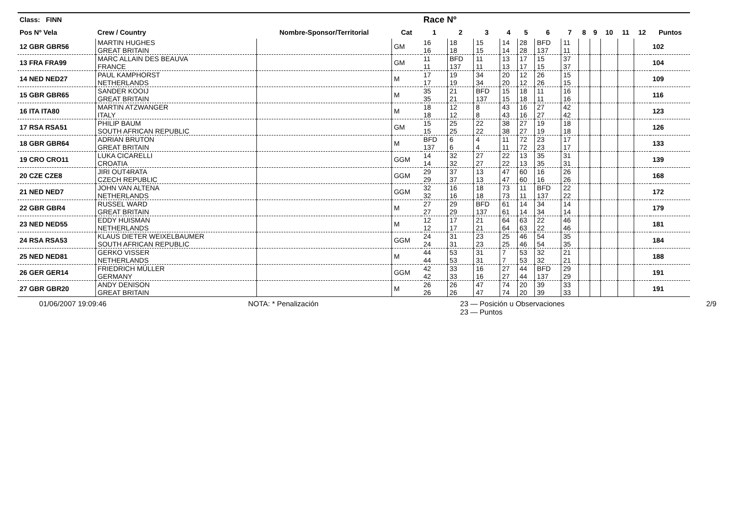| Class: FINN | | | | Race Nº | | | | | | | | | | | | |
| --- | --- | --- | --- | --- | --- | --- | --- | --- | --- | --- | --- | --- | --- | --- | --- | --- |
| Pos Nº Vela | Crew / Country | Nombre-Sponsor/Territorial | Cat | 1 | 2 | 3 | 4 | 5 | 6 | 7 | 8 | 9 | 10 | 11 | 12 | Puntos |
| 12 GBR GBR56 | MARTIN HUGHES GREAT BRITAIN | | GM | 16 16 | 18 18 | 15 15 | 14 14 | 28 28 | BFD 137 | 11 11 | | | | | | 102 |
| 13 FRA FRA99 | MARC ALLAIN DES BEAUVA FRANCE | | GM | 11 11 | BFD 137 | 11 11 | 13 13 | 17 17 | 15 15 | 37 37 | | | | | | 104 |
| 14 NED NED27 | PAUL KAMPHORST NETHERLANDS | | M | 17 17 | 19 19 | 34 34 | 20 20 | 12 12 | 26 26 | 15 15 | | | | | | 109 |
| 15 GBR GBR65 | SANDER KOOIJ GREAT BRITAIN | | M | 35 35 | 21 21 | BFD 137 | 15 15 | 18 18 | 11 11 | 16 16 | | | | | | 116 |
| 16 ITA ITA80 | MARTIN ATZWANGER ITALY | | M | 18 18 | 12 12 | 8 8 | 43 43 | 16 16 | 27 27 | 42 42 | | | | | | 123 |
| 17 RSA RSA51 | PHILIP BAUM SOUTH AFRICAN REPUBLIC | | GM | 15 15 | 25 25 | 22 22 | 38 38 | 27 27 | 19 19 | 18 18 | | | | | | 126 |
| 18 GBR GBR64 | ADRIAN BRUTON GREAT BRITAIN | | M | BFD 137 | 6 6 | 4 4 | 11 11 | 72 72 | 23 23 | 17 17 | | | | | | 133 |
| 19 CRO CRO11 | LUKA CICARELLI CROATIA | | GGM | 14 14 | 32 32 | 27 27 | 22 22 | 13 13 | 35 35 | 31 31 | | | | | | 139 |
| 20 CZE CZE8 | JIRI OUT4RATA CZECH REPUBLIC | | GGM | 29 29 | 37 37 | 13 13 | 47 47 | 60 60 | 16 16 | 26 26 | | | | | | 168 |
| 21 NED NED7 | JOHN VAN ALTENA NETHERLANDS | | GGM | 32 32 | 16 16 | 18 18 | 73 73 | 11 11 | BFD 137 | 22 22 | | | | | | 172 |
| 22 GBR GBR4 | RUSSEL WARD GREAT BRITAIN | | M | 27 27 | 29 29 | BFD 137 | 61 61 | 14 14 | 34 34 | 14 14 | | | | | | 179 |
| 23 NED NED55 | EDDY HUISMAN NETHERLANDS | | M | 12 12 | 17 17 | 21 21 | 64 64 | 63 63 | 22 22 | 46 46 | | | | | | 181 |
| 24 RSA RSA53 | KLAUS DIETER WEIXELBAUMER SOUTH AFRICAN REPUBLIC | | GGM | 24 24 | 31 31 | 23 23 | 25 25 | 46 46 | 54 54 | 35 35 | | | | | | 184 |
| 25 NED NED81 | GERKO VISSER NETHERLANDS | | M | 44 44 | 53 53 | 31 31 | 7 7 | 53 53 | 32 32 | 21 21 | | | | | | 188 |
| 26 GER GER14 | FRIEDRICH MÜLLER GERMANY | | GGM | 42 42 | 33 33 | 16 16 | 27 27 | 44 44 | BFD 137 | 29 29 | | | | | | 191 |
| 27 GBR GBR20 | ANDY DENISON GREAT BRITAIN | | M | 26 26 | 26 26 | 47 47 | 74 74 | 20 20 | 39 39 | 33 33 | | | | | | 191 |
01/06/2007 19:09:46 NOTA: * Penalización 23 — Posición u Observaciones
23 — Puntos 2/9